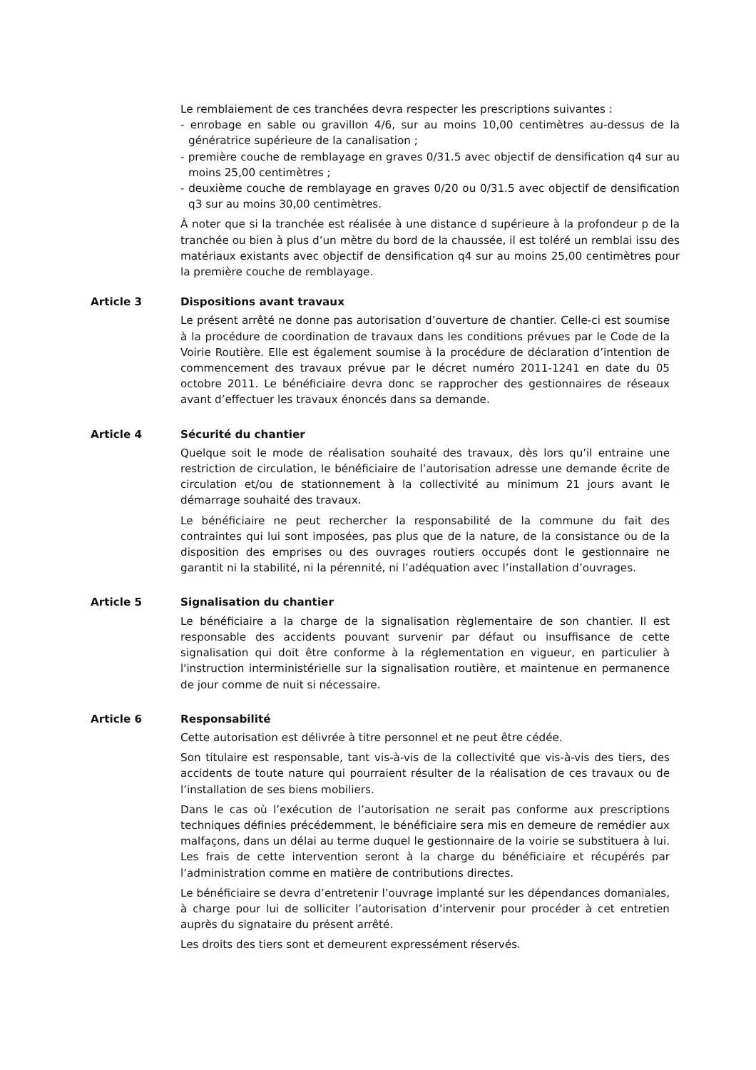Le remblaiement de ces tranchées devra respecter les prescriptions suivantes :
- enrobage en sable ou gravillon 4/6, sur au moins 10,00 centimètres au-dessus de la génératrice supérieure de la canalisation ;
- première couche de remblayage en graves 0/31.5 avec objectif de densification q4 sur au moins 25,00 centimètres ;
- deuxième couche de remblayage en graves 0/20 ou 0/31.5 avec objectif de densification q3 sur au moins 30,00 centimètres.
À noter que si la tranchée est réalisée à une distance d supérieure à la profondeur p de la tranchée ou bien à plus d’un mètre du bord de la chaussée, il est toléré un remblai issu des matériaux existants avec objectif de densification q4 sur au moins 25,00 centimètres pour la première couche de remblayage.
Article 3 Dispositions avant travaux
Le présent arrêté ne donne pas autorisation d’ouverture de chantier. Celle-ci est soumise à la procédure de coordination de travaux dans les conditions prévues par le Code de la Voirie Routière. Elle est également soumise à la procédure de déclaration d’intention de commencement des travaux prévue par le décret numéro 2011-1241 en date du 05 octobre 2011. Le bénéficiaire devra donc se rapprocher des gestionnaires de réseaux avant d’effectuer les travaux énoncés dans sa demande.
Article 4 Sécurité du chantier
Quelque soit le mode de réalisation souhaité des travaux, dès lors qu’il entraine une restriction de circulation, le bénéficiaire de l’autorisation adresse une demande écrite de circulation et/ou de stationnement à la collectivité au minimum 21 jours avant le démarrage souhaité des travaux.
Le bénéficiaire ne peut rechercher la responsabilité de la commune du fait des contraintes qui lui sont imposées, pas plus que de la nature, de la consistance ou de la disposition des emprises ou des ouvrages routiers occupés dont le gestionnaire ne garantit ni la stabilité, ni la pérennité, ni l’adéquation avec l’installation d’ouvrages.
Article 5 Signalisation du chantier
Le bénéficiaire a la charge de la signalisation règlementaire de son chantier. Il est responsable des accidents pouvant survenir par défaut ou insuffisance de cette signalisation qui doit être conforme à la réglementation en vigueur, en particulier à l'instruction interministérielle sur la signalisation routière, et maintenue en permanence de jour comme de nuit si nécessaire.
Article 6 Responsabilité
Cette autorisation est délivrée à titre personnel et ne peut être cédée.
Son titulaire est responsable, tant vis-à-vis de la collectivité que vis-à-vis des tiers, des accidents de toute nature qui pourraient résulter de la réalisation de ces travaux ou de l’installation de ses biens mobiliers.
Dans le cas où l’exécution de l’autorisation ne serait pas conforme aux prescriptions techniques définies précédemment, le bénéficiaire sera mis en demeure de remédier aux malfaçons, dans un délai au terme duquel le gestionnaire de la voirie se substituera à lui. Les frais de cette intervention seront à la charge du bénéficiaire et récupérés par l’administration comme en matière de contributions directes.
Le bénéficiaire se devra d’entretenir l’ouvrage implanté sur les dépendances domaniales, à charge pour lui de solliciter l’autorisation d’intervenir pour procéder à cet entretien auprès du signataire du présent arrêté.
Les droits des tiers sont et demeurent expressément réservés.